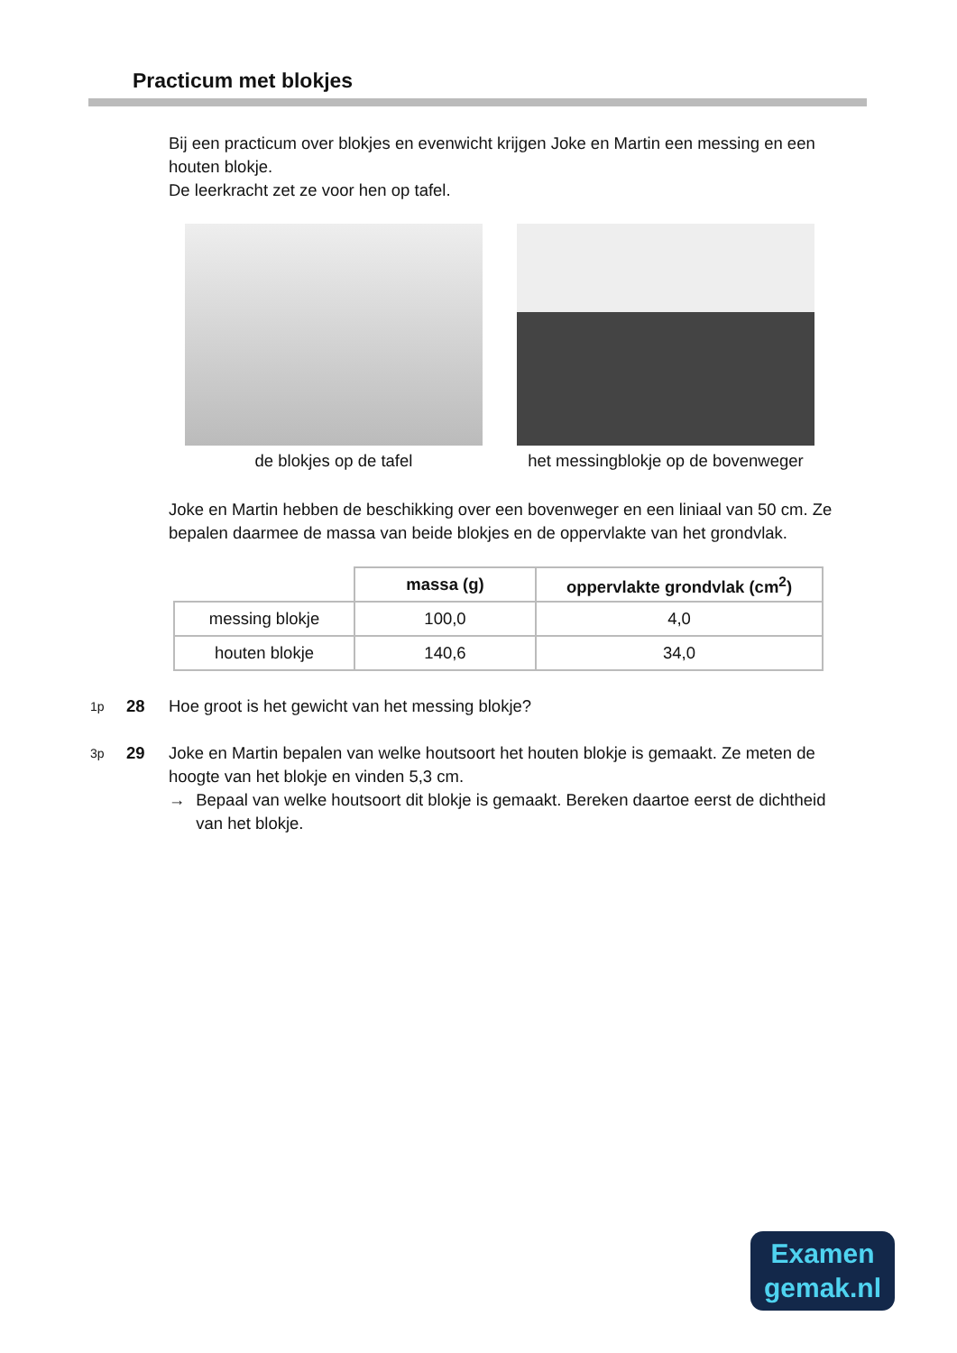Practicum met blokjes
Bij een practicum over blokjes en evenwicht krijgen Joke en Martin een messing en een houten blokje.
De leerkracht zet ze voor hen op tafel.
de blokjes op de tafel het messingblokje op de bovenweger
Joke en Martin hebben de beschikking over een bovenweger en een liniaal van 50 cm. Ze bepalen daarmee de massa van beide blokjes en de oppervlakte van het grondvlak.
| | massa (g) | oppervlakte grondvlak (cm<sup>2</sup>) |
| messing blokje | 100,0 | 4,0 |
| houten blokje | 140,6 | 34,0 |
1p 28 Hoe groot is het gewicht van het messing blokje?
3p 29 Joke en Martin bepalen van welke houtsoort het houten blokje is gemaakt. Ze meten de hoogte van het blokje en vinden 5,3 cm.
→ Bepaal van welke houtsoort dit blokje is gemaakt. Bereken daartoe eerst de dichtheid van het blokje.
Examen
gemak.nl